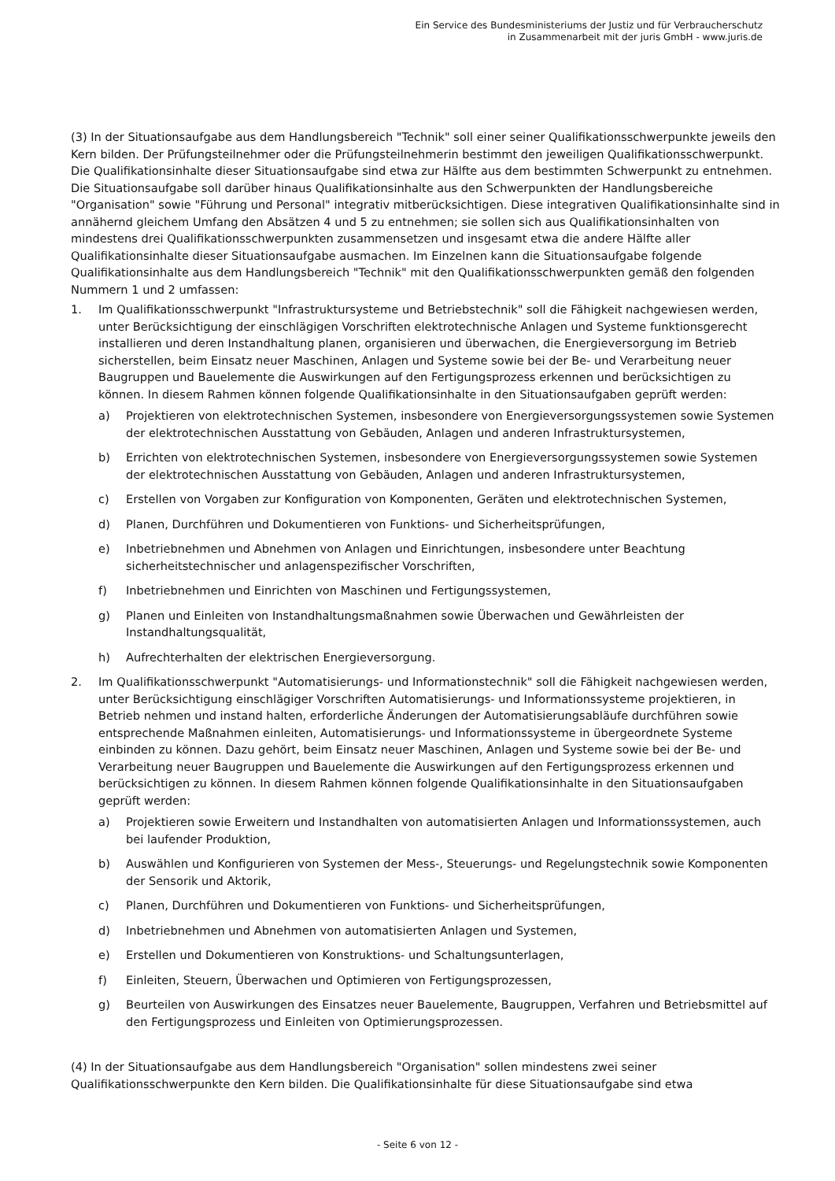Ein Service des Bundesministeriums der Justiz und für Verbraucherschutz
in Zusammenarbeit mit der juris GmbH - www.juris.de
(3) In der Situationsaufgabe aus dem Handlungsbereich "Technik" soll einer seiner Qualifikationsschwerpunkte jeweils den Kern bilden. Der Prüfungsteilnehmer oder die Prüfungsteilnehmerin bestimmt den jeweiligen Qualifikationsschwerpunkt. Die Qualifikationsinhalte dieser Situationsaufgabe sind etwa zur Hälfte aus dem bestimmten Schwerpunkt zu entnehmen. Die Situationsaufgabe soll darüber hinaus Qualifikationsinhalte aus den Schwerpunkten der Handlungsbereiche "Organisation" sowie "Führung und Personal" integrativ mitberücksichtigen. Diese integrativen Qualifikationsinhalte sind in annähernd gleichem Umfang den Absätzen 4 und 5 zu entnehmen; sie sollen sich aus Qualifikationsinhalten von mindestens drei Qualifikationsschwerpunkten zusammensetzen und insgesamt etwa die andere Hälfte aller Qualifikationsinhalte dieser Situationsaufgabe ausmachen. Im Einzelnen kann die Situationsaufgabe folgende Qualifikationsinhalte aus dem Handlungsbereich "Technik" mit den Qualifikationsschwerpunkten gemäß den folgenden Nummern 1 und 2 umfassen:
1. Im Qualifikationsschwerpunkt "Infrastruktursysteme und Betriebstechnik" soll die Fähigkeit nachgewiesen werden, unter Berücksichtigung der einschlägigen Vorschriften elektrotechnische Anlagen und Systeme funktionsgerecht installieren und deren Instandhaltung planen, organisieren und überwachen, die Energieversorgung im Betrieb sicherstellen, beim Einsatz neuer Maschinen, Anlagen und Systeme sowie bei der Be- und Verarbeitung neuer Baugruppen und Bauelemente die Auswirkungen auf den Fertigungsprozess erkennen und berücksichtigen zu können. In diesem Rahmen können folgende Qualifikationsinhalte in den Situationsaufgaben geprüft werden:
a) Projektieren von elektrotechnischen Systemen, insbesondere von Energieversorgungssystemen sowie Systemen der elektrotechnischen Ausstattung von Gebäuden, Anlagen und anderen Infrastruktursystemen,
b) Errichten von elektrotechnischen Systemen, insbesondere von Energieversorgungssystemen sowie Systemen der elektrotechnischen Ausstattung von Gebäuden, Anlagen und anderen Infrastruktursystemen,
c) Erstellen von Vorgaben zur Konfiguration von Komponenten, Geräten und elektrotechnischen Systemen,
d) Planen, Durchführen und Dokumentieren von Funktions- und Sicherheitsprüfungen,
e) Inbetriebnehmen und Abnehmen von Anlagen und Einrichtungen, insbesondere unter Beachtung sicherheitstechnischer und anlagenspezifischer Vorschriften,
f) Inbetriebnehmen und Einrichten von Maschinen und Fertigungssystemen,
g) Planen und Einleiten von Instandhaltungsmaßnahmen sowie Überwachen und Gewährleisten der Instandhaltungsqualität,
h) Aufrechterhalten der elektrischen Energieversorgung.
2. Im Qualifikationsschwerpunkt "Automatisierungs- und Informationstechnik" soll die Fähigkeit nachgewiesen werden, unter Berücksichtigung einschlägiger Vorschriften Automatisierungs- und Informationssysteme projektieren, in Betrieb nehmen und instand halten, erforderliche Änderungen der Automatisierungsabläufe durchführen sowie entsprechende Maßnahmen einleiten, Automatisierungs- und Informationssysteme in übergeordnete Systeme einbinden zu können. Dazu gehört, beim Einsatz neuer Maschinen, Anlagen und Systeme sowie bei der Be- und Verarbeitung neuer Baugruppen und Bauelemente die Auswirkungen auf den Fertigungsprozess erkennen und berücksichtigen zu können. In diesem Rahmen können folgende Qualifikationsinhalte in den Situationsaufgaben geprüft werden:
a) Projektieren sowie Erweitern und Instandhalten von automatisierten Anlagen und Informationssystemen, auch bei laufender Produktion,
b) Auswählen und Konfigurieren von Systemen der Mess-, Steuerungs- und Regelungstechnik sowie Komponenten der Sensorik und Aktorik,
c) Planen, Durchführen und Dokumentieren von Funktions- und Sicherheitsprüfungen,
d) Inbetriebnehmen und Abnehmen von automatisierten Anlagen und Systemen,
e) Erstellen und Dokumentieren von Konstruktions- und Schaltungsunterlagen,
f) Einleiten, Steuern, Überwachen und Optimieren von Fertigungsprozessen,
g) Beurteilen von Auswirkungen des Einsatzes neuer Bauelemente, Baugruppen, Verfahren und Betriebsmittel auf den Fertigungsprozess und Einleiten von Optimierungsprozessen.
(4) In der Situationsaufgabe aus dem Handlungsbereich "Organisation" sollen mindestens zwei seiner Qualifikationsschwerpunkte den Kern bilden. Die Qualifikationsinhalte für diese Situationsaufgabe sind etwa
- Seite 6 von 12 -